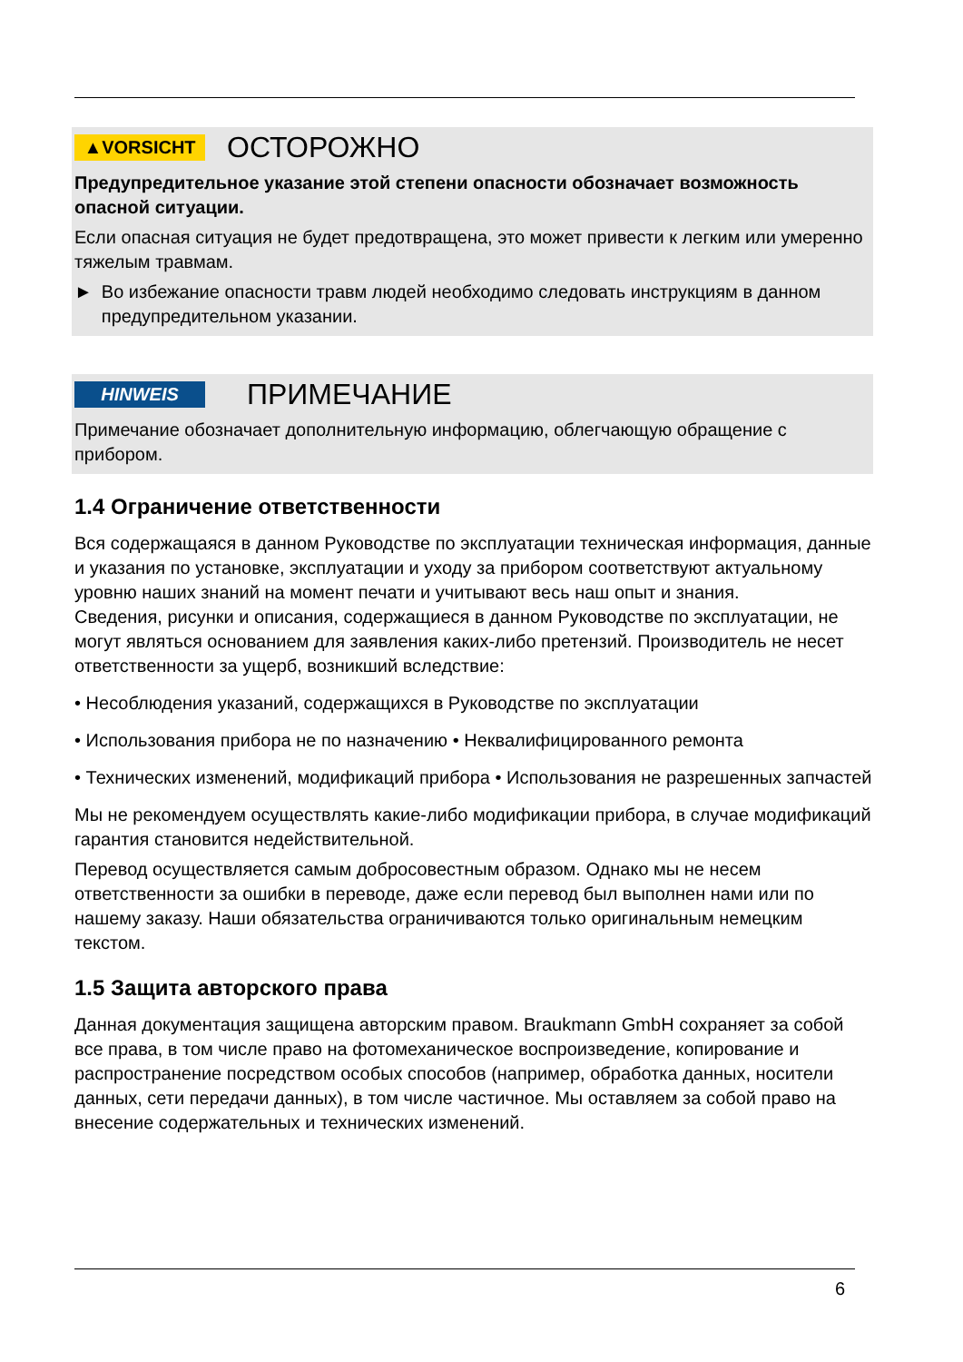▲VORSICHT
ОСТОРОЖНО
Предупредительное указание этой степени опасности обозначает возможность опасной ситуации.
Если опасная ситуация не будет предотвращена, это может привести к легким или умеренно тяжелым травмам.
► Во избежание опасности травм людей необходимо следовать инструкциям в данном предупредительном указании.
HINWEIS
ПРИМЕЧАНИЕ
Примечание обозначает дополнительную информацию, облегчающую обращение с прибором.
1.4 Ограничение ответственности
Вся содержащаяся в данном Руководстве по эксплуатации техническая информация, данные и указания по установке, эксплуатации и уходу за прибором соответствуют актуальному уровню наших знаний на момент печати и учитывают весь наш опыт и знания.
Сведения, рисунки и описания, содержащиеся в данном Руководстве по эксплуатации, не могут являться основанием для заявления каких-либо претензий. Производитель не несет ответственности за ущерб, возникший вследствие:
• Несоблюдения указаний, содержащихся в Руководстве по эксплуатации
• Использования прибора не по назначению • Неквалифицированного ремонта
• Технических изменений, модификаций прибора • Использования не разрешенных запчастей
Мы не рекомендуем осуществлять какие-либо модификации прибора, в случае модификаций гарантия становится недействительной.
Перевод осуществляется самым добросовестным образом. Однако мы не несем ответственности за ошибки в переводе, даже если перевод был выполнен нами или по нашему заказу. Наши обязательства ограничиваются только оригинальным немецким текстом.
1.5 Защита авторского права
Данная документация защищена авторским правом. Braukmann GmbH сохраняет за собой все права, в том числе право на фотомеханическое воспроизведение, копирование и распространение посредством особых способов (например, обработка данных, носители данных, сети передачи данных), в том числе частичное. Мы оставляем за собой право на внесение содержательных и технических изменений.
6